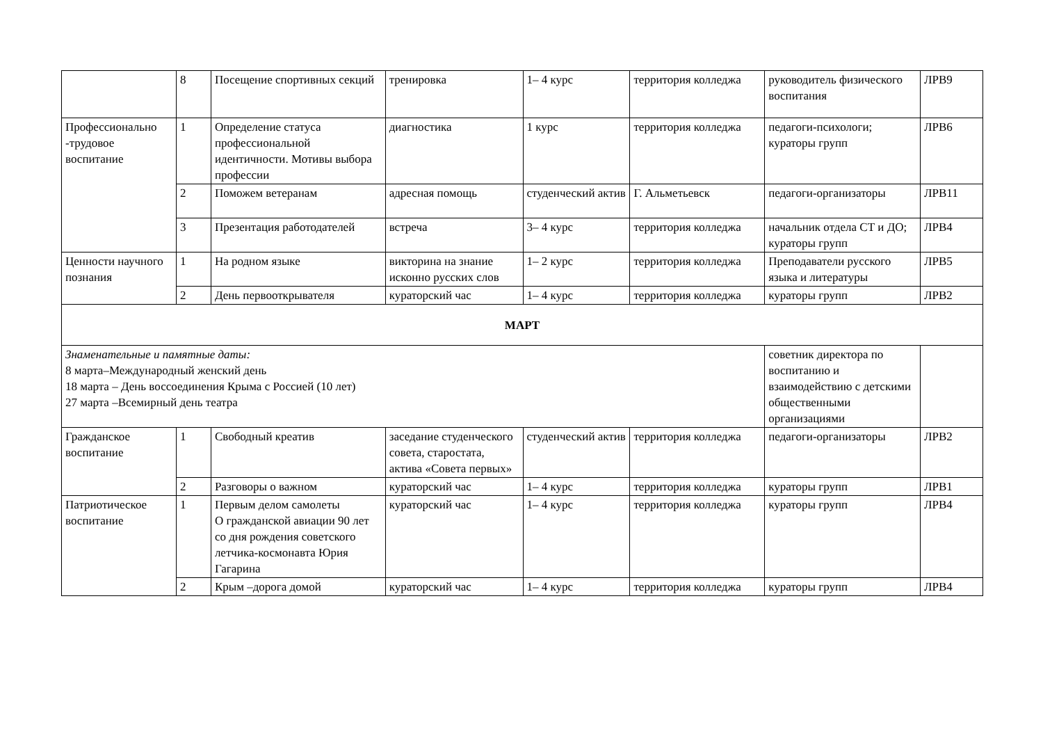| | 8 | Посещение спортивных секций | тренировка | 1– 4 курс | территория колледжа | руководитель физического воспитания | ЛРВ9 |
| Профессионально -трудовое воспитание | 1 | Определение статуса профессиональной идентичности. Мотивы выбора профессии | диагностика | 1 курс | территория колледжа | педагоги-психологи; кураторы групп | ЛРВ6 |
| | 2 | Поможем ветеранам | адресная помощь | студенческий актив | Г. Альметьевск | педагоги-организаторы | ЛРВ11 |
| | 3 | Презентация работодателей | встреча | 3– 4 курс | территория колледжа | начальник отдела СТ и ДО; кураторы групп | ЛРВ4 |
| Ценности научного познания | 1 | На родном языке | викторина на знание исконно русских слов | 1– 2 курс | территория колледжа | Преподаватели русского языка и литературы | ЛРВ5 |
| | 2 | День первооткрывателя | кураторский час | 1– 4 курс | территория колледжа | кураторы групп | ЛРВ2 |
| МАРТ | | | | | | | |
| Знаменательные и памятные даты: 8 марта–Международный женский день 18 марта – День воссоединения Крыма с Россией (10 лет) 27 марта –Всемирный день театра | | | | | | советник директора по воспитанию и взаимодействию с детскими общественными организациями | |
| Гражданское воспитание | 1 | Свободный креатив | заседание студенческого совета, старостата, актива «Совета первых» | студенческий актив | территория колледжа | педагоги-организаторы | ЛРВ2 |
| | 2 | Разговоры о важном | кураторский час | 1– 4 курс | территория колледжа | кураторы групп | ЛРВ1 |
| Патриотическое воспитание | 1 | Первым делом самолеты О гражданской авиации 90 лет со дня рождения советского летчика-космонавта Юрия Гагарина | кураторский час | 1– 4 курс | территория колледжа | кураторы групп | ЛРВ4 |
| | 2 | Крым –дорога домой | кураторский час | 1– 4 курс | территория колледжа | кураторы групп | ЛРВ4 |